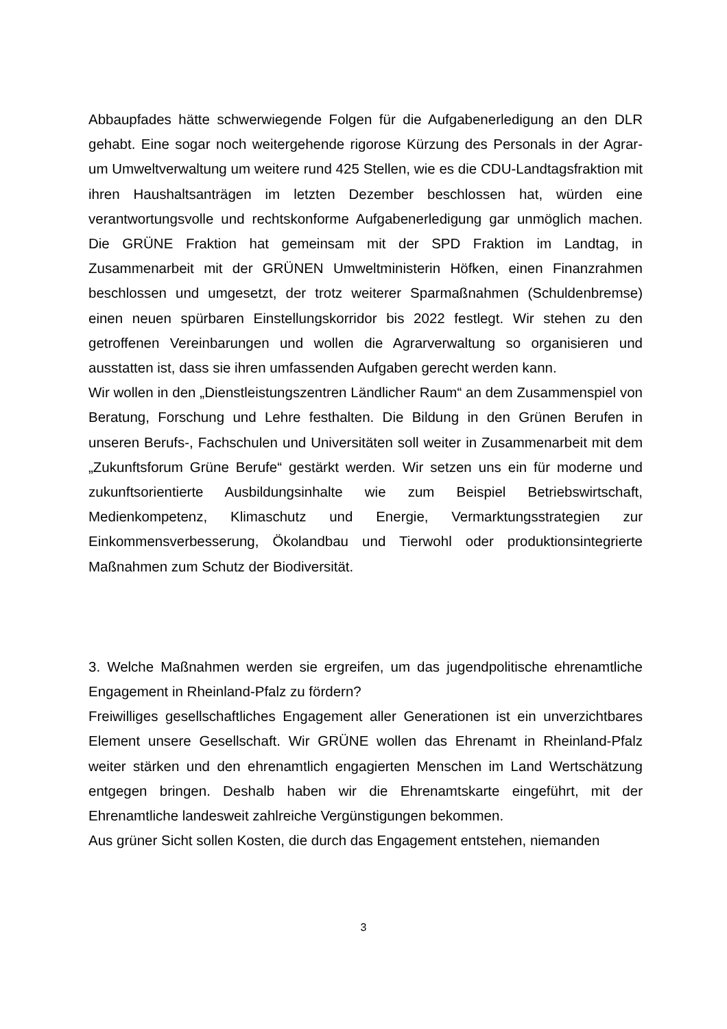Abbaupfades hätte schwerwiegende Folgen für die Aufgabenerledigung an den DLR gehabt. Eine sogar noch weitergehende rigorose Kürzung des Personals in der Agrar- um Umweltverwaltung um weitere rund 425 Stellen, wie es die CDU-Landtagsfraktion mit ihren Haushaltsanträgen im letzten Dezember beschlossen hat, würden eine verantwortungsvolle und rechtskonforme Aufgabenerledigung gar unmöglich machen. Die GRÜNE Fraktion hat gemeinsam mit der SPD Fraktion im Landtag, in Zusammenarbeit mit der GRÜNEN Umweltministerin Höfken, einen Finanzrahmen beschlossen und umgesetzt, der trotz weiterer Sparmaßnahmen (Schuldenbremse) einen neuen spürbaren Einstellungskorridor bis 2022 festlegt. Wir stehen zu den getroffenen Vereinbarungen und wollen die Agrarverwaltung so organisieren und ausstatten ist, dass sie ihren umfassenden Aufgaben gerecht werden kann.
Wir wollen in den „Dienstleistungszentren Ländlicher Raum“ an dem Zusammenspiel von Beratung, Forschung und Lehre festhalten. Die Bildung in den Grünen Berufen in unseren Berufs-, Fachschulen und Universitäten soll weiter in Zusammenarbeit mit dem „Zukunftsforum Grüne Berufe“ gestärkt werden. Wir setzen uns ein für moderne und zukunftsorientierte Ausbildungsinhalte wie zum Beispiel Betriebswirtschaft, Medienkompetenz, Klimaschutz und Energie, Vermarktungsstrategien zur Einkommensverbesserung, Ökolandbau und Tierwohl oder produktionsintegrierte Maßnahmen zum Schutz der Biodiversität.
3. Welche Maßnahmen werden sie ergreifen, um das jugendpolitische ehrenamtliche Engagement in Rheinland-Pfalz zu fördern?
Freiwilliges gesellschaftliches Engagement aller Generationen ist ein unverzichtbares Element unsere Gesellschaft. Wir GRÜNE wollen das Ehrenamt in Rheinland-Pfalz weiter stärken und den ehrenamtlich engagierten Menschen im Land Wertschätzung entgegen bringen. Deshalb haben wir die Ehrenamtskarte eingeführt, mit der Ehrenamtliche landesweit zahlreiche Vergünstigungen bekommen.
Aus grüner Sicht sollen Kosten, die durch das Engagement entstehen, niemanden
3